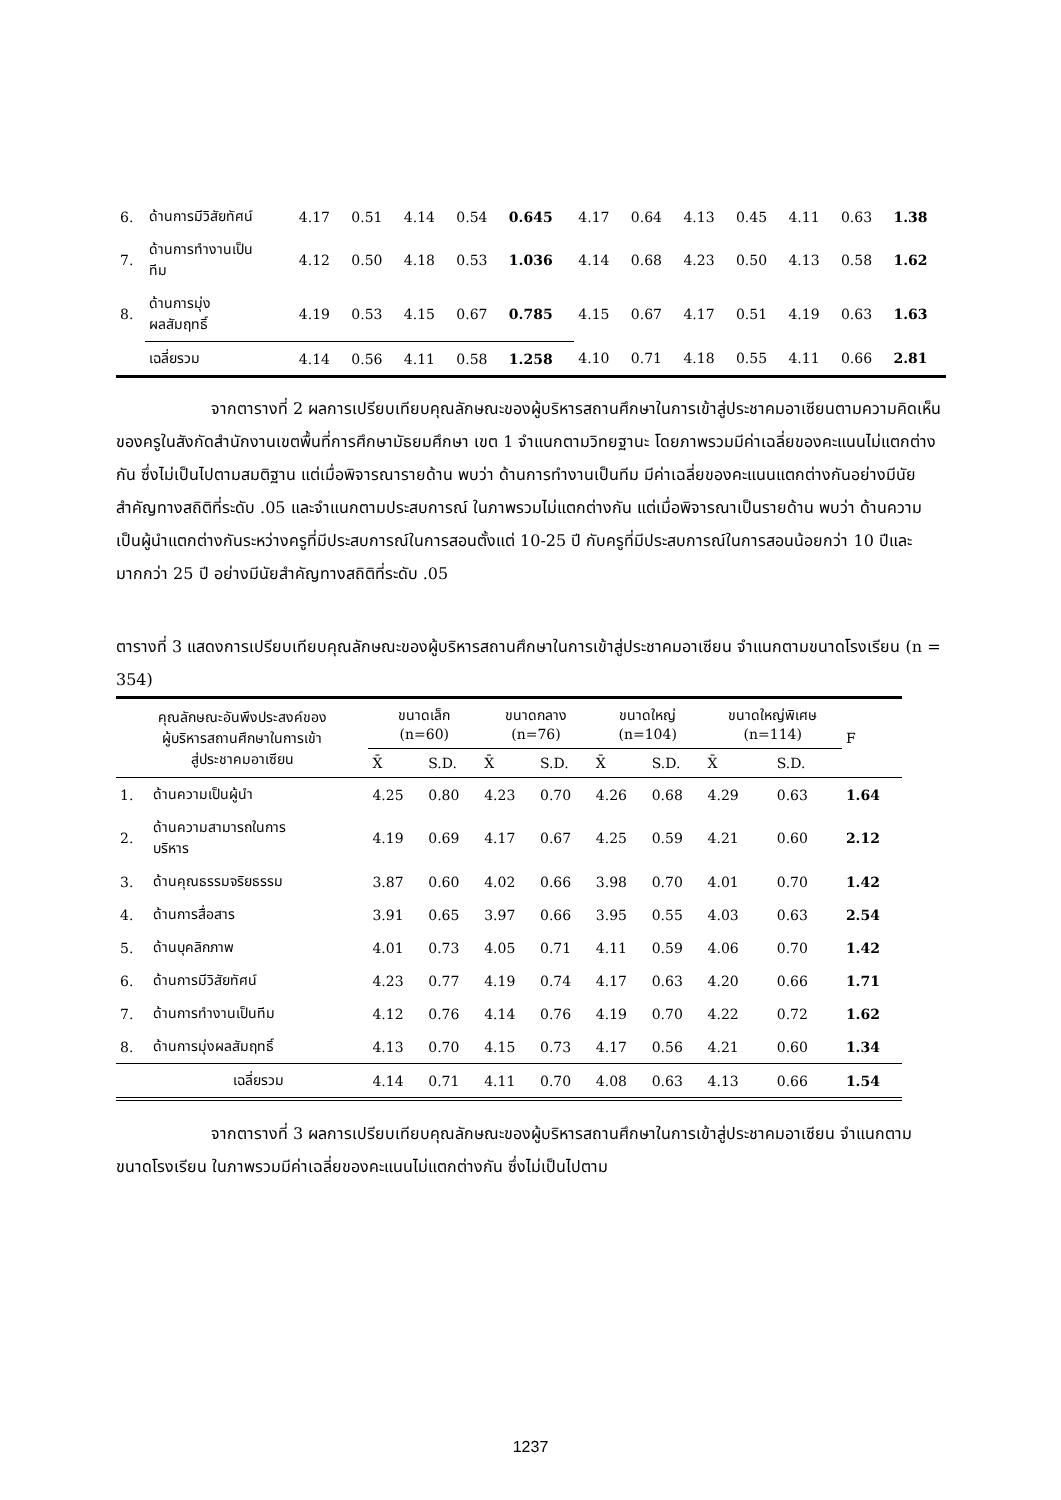| 6. | ด้านการมีวิสัยทัศน์ | 4.17 | 0.51 | 4.14 | 0.54 | 0.645 | 4.17 | 0.64 | 4.13 | 0.45 | 4.11 | 0.63 | 1.38 |
| 7. | ด้านการทำงานเป็น ทีม | 4.12 | 0.50 | 4.18 | 0.53 | 1.036 | 4.14 | 0.68 | 4.23 | 0.50 | 4.13 | 0.58 | 1.62 |
| 8. | ด้านการมุ่ง ผลสัมฤทธิ์ | 4.19 | 0.53 | 4.15 | 0.67 | 0.785 | 4.15 | 0.67 | 4.17 | 0.51 | 4.19 | 0.63 | 1.63 |
| | เฉลี่ยรวม | 4.14 | 0.56 | 4.11 | 0.58 | 1.258 | 4.10 | 0.71 | 4.18 | 0.55 | 4.11 | 0.66 | 2.81 |
จากตารางที่ 2 ผลการเปรียบเทียบคุณลักษณะของผู้บริหารสถานศึกษาในการเข้าสู่ประชาคมอาเซียนตามความคิดเห็นของครูในสังกัดสำนักงานเขตพื้นที่การศึกษามัธยมศึกษา เขต 1 จำแนกตามวิทยฐานะ โดยภาพรวมมีค่าเฉลี่ยของคะแนนไม่แตกต่างกัน ซึ่งไม่เป็นไปตามสมติฐาน แต่เมื่อพิจารณารายด้าน พบว่า ด้านการทำงานเป็นทีม มีค่าเฉลี่ยของคะแนนแตกต่างกันอย่างมีนัยสำคัญทางสถิติที่ระดับ .05 และจำแนกตามประสบการณ์ ในภาพรวมไม่แตกต่างกัน แต่เมื่อพิจารณาเป็นรายด้าน พบว่า ด้านความเป็นผู้นำแตกต่างกันระหว่างครูที่มีประสบการณ์ในการสอนตั้งแต่ 10-25 ปี กับครูที่มีประสบการณ์ในการสอนน้อยกว่า 10 ปีและมากกว่า 25 ปี อย่างมีนัยสำคัญทางสถิติที่ระดับ .05
ตารางที่ 3 แสดงการเปรียบเทียบคุณลักษณะของผู้บริหารสถานศึกษาในการเข้าสู่ประชาคมอาเซียน จำแนกตามขนาดโรงเรียน (n = 354)
| คุณลักษณะอันพึงประสงค์ของ ผู้บริหารสถานศึกษาในการเข้า สู่ประชาคมอาเซียน | | ขนาดเล็ก (n=60) | | ขนาดกลาง (n=76) | | ขนาดใหญ่ (n=104) | | ขนาดใหญ่พิเศษ (n=114) | | F |
| --- | --- | --- | --- | --- | --- | --- | --- | --- | --- | --- |
| | | X̄ | S.D. | X̄ | S.D. | X̄ | S.D. | X̄ | S.D. | |
| 1. | ด้านความเป็นผู้นำ | 4.25 | 0.80 | 4.23 | 0.70 | 4.26 | 0.68 | 4.29 | 0.63 | 1.64 |
| 2. | ด้านความสามารถในการ บริหาร | 4.19 | 0.69 | 4.17 | 0.67 | 4.25 | 0.59 | 4.21 | 0.60 | 2.12 |
| 3. | ด้านคุณธรรมจริยธรรม | 3.87 | 0.60 | 4.02 | 0.66 | 3.98 | 0.70 | 4.01 | 0.70 | 1.42 |
| 4. | ด้านการสื่อสาร | 3.91 | 0.65 | 3.97 | 0.66 | 3.95 | 0.55 | 4.03 | 0.63 | 2.54 |
| 5. | ด้านบุคลิกภาพ | 4.01 | 0.73 | 4.05 | 0.71 | 4.11 | 0.59 | 4.06 | 0.70 | 1.42 |
| 6. | ด้านการมีวิสัยทัศน์ | 4.23 | 0.77 | 4.19 | 0.74 | 4.17 | 0.63 | 4.20 | 0.66 | 1.71 |
| 7. | ด้านการทำงานเป็นทีม | 4.12 | 0.76 | 4.14 | 0.76 | 4.19 | 0.70 | 4.22 | 0.72 | 1.62 |
| 8. | ด้านการมุ่งผลสัมฤทธิ์ | 4.13 | 0.70 | 4.15 | 0.73 | 4.17 | 0.56 | 4.21 | 0.60 | 1.34 |
| | เฉลี่ยรวม | 4.14 | 0.71 | 4.11 | 0.70 | 4.08 | 0.63 | 4.13 | 0.66 | 1.54 |
จากตารางที่ 3 ผลการเปรียบเทียบคุณลักษณะของผู้บริหารสถานศึกษาในการเข้าสู่ประชาคมอาเซียน จำแนกตามขนาดโรงเรียน ในภาพรวมมีค่าเฉลี่ยของคะแนนไม่แตกต่างกัน ซึ่งไม่เป็นไปตาม
1237